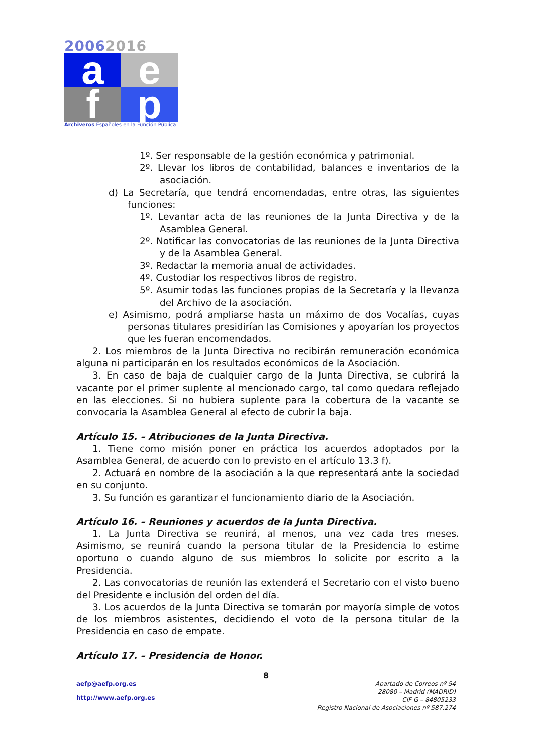20062016
a
e
f
p
Archiveros Españoles en la Función Pública
1º. Ser responsable de la gestión económica y patrimonial.
2º. Llevar los libros de contabilidad, balances e inventarios de la asociación.
d) La Secretaría, que tendrá encomendadas, entre otras, las siguientes funciones:
1º. Levantar acta de las reuniones de la Junta Directiva y de la Asamblea General.
2º. Notificar las convocatorias de las reuniones de la Junta Directiva y de la Asamblea General.
3º. Redactar la memoria anual de actividades.
4º. Custodiar los respectivos libros de registro.
5º. Asumir todas las funciones propias de la Secretaría y la llevanza del Archivo de la asociación.
e) Asimismo, podrá ampliarse hasta un máximo de dos Vocalías, cuyas personas titulares presidirían las Comisiones y apoyarían los proyectos que les fueran encomendados.
2. Los miembros de la Junta Directiva no recibirán remuneración económica alguna ni participarán en los resultados económicos de la Asociación.
3. En caso de baja de cualquier cargo de la Junta Directiva, se cubrirá la vacante por el primer suplente al mencionado cargo, tal como quedara reflejado en las elecciones. Si no hubiera suplente para la cobertura de la vacante se convocaría la Asamblea General al efecto de cubrir la baja.
Artículo 15. – Atribuciones de la Junta Directiva.
1. Tiene como misión poner en práctica los acuerdos adoptados por la Asamblea General, de acuerdo con lo previsto en el artículo 13.3 f).
2. Actuará en nombre de la asociación a la que representará ante la sociedad en su conjunto.
3. Su función es garantizar el funcionamiento diario de la Asociación.
Artículo 16. – Reuniones y acuerdos de la Junta Directiva.
1. La Junta Directiva se reunirá, al menos, una vez cada tres meses. Asimismo, se reunirá cuando la persona titular de la Presidencia lo estime oportuno o cuando alguno de sus miembros lo solicite por escrito a la Presidencia.
2. Las convocatorias de reunión las extenderá el Secretario con el visto bueno del Presidente e inclusión del orden del día.
3. Los acuerdos de la Junta Directiva se tomarán por mayoría simple de votos de los miembros asistentes, decidiendo el voto de la persona titular de la Presidencia en caso de empate.
Artículo 17. – Presidencia de Honor.
8
aefp@aefp.org.es
http://www.aefp.org.es
Apartado de Correos nº 54
28080 – Madrid (MADRID)
CIF G – 84805233
Registro Nacional de Asociaciones nº 587.274